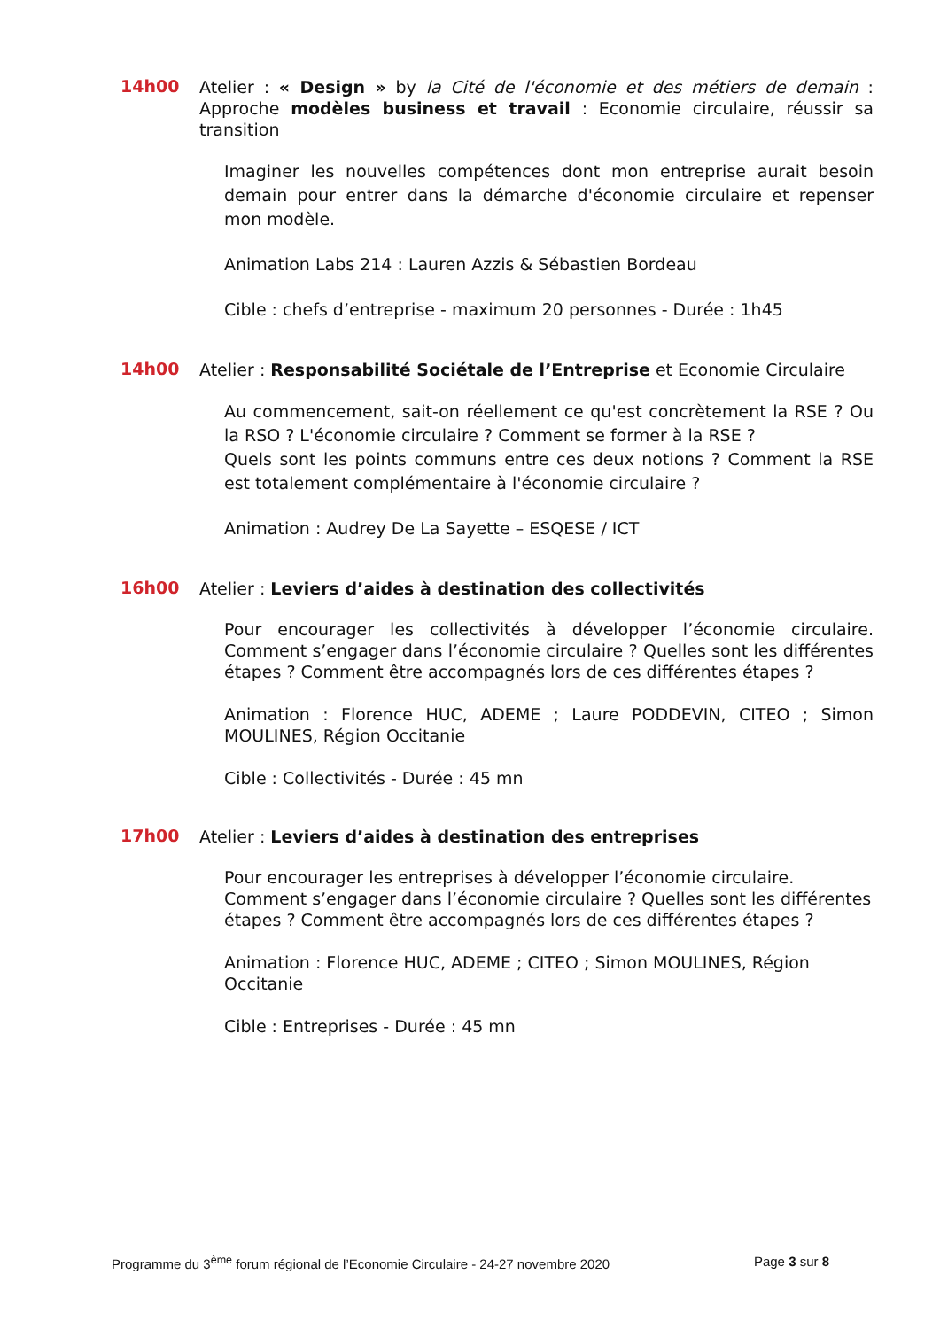14h00
Atelier : « Design » by la Cité de l'économie et des métiers de demain : Approche modèles business et travail : Economie circulaire, réussir sa transition
Imaginer les nouvelles compétences dont mon entreprise aurait besoin demain pour entrer dans la démarche d'économie circulaire et repenser mon modèle.
Animation Labs 214 : Lauren Azzis & Sébastien Bordeau
Cible : chefs d’entreprise - maximum 20 personnes - Durée : 1h45
14h00
Atelier : Responsabilité Sociétale de l’Entreprise et Economie Circulaire
Au commencement, sait-on réellement ce qu'est concrètement la RSE ? Ou la RSO ? L'économie circulaire ? Comment se former à la RSE ?
Quels sont les points communs entre ces deux notions ? Comment la RSE est totalement complémentaire à l'économie circulaire ?
Animation : Audrey De La Sayette – ESQESE / ICT
16h00
Atelier : Leviers d’aides à destination des collectivités
Pour encourager les collectivités à développer l’économie circulaire. Comment s’engager dans l’économie circulaire ? Quelles sont les différentes étapes ? Comment être accompagnés lors de ces différentes étapes ?
Animation : Florence HUC, ADEME ; Laure PODDEVIN, CITEO ; Simon MOULINES, Région Occitanie
Cible : Collectivités - Durée : 45 mn
17h00
Atelier : Leviers d’aides à destination des entreprises
Pour encourager les entreprises à développer l’économie circulaire. Comment s’engager dans l’économie circulaire ? Quelles sont les différentes étapes ? Comment être accompagnés lors de ces différentes étapes ?
Animation : Florence HUC, ADEME ; CITEO ; Simon MOULINES, Région Occitanie
Cible : Entreprises - Durée : 45 mn
Programme du 3<sup>ème</sup> forum régional de l’Economie Circulaire - 24-27 novembre 2020 Page 3 sur 8